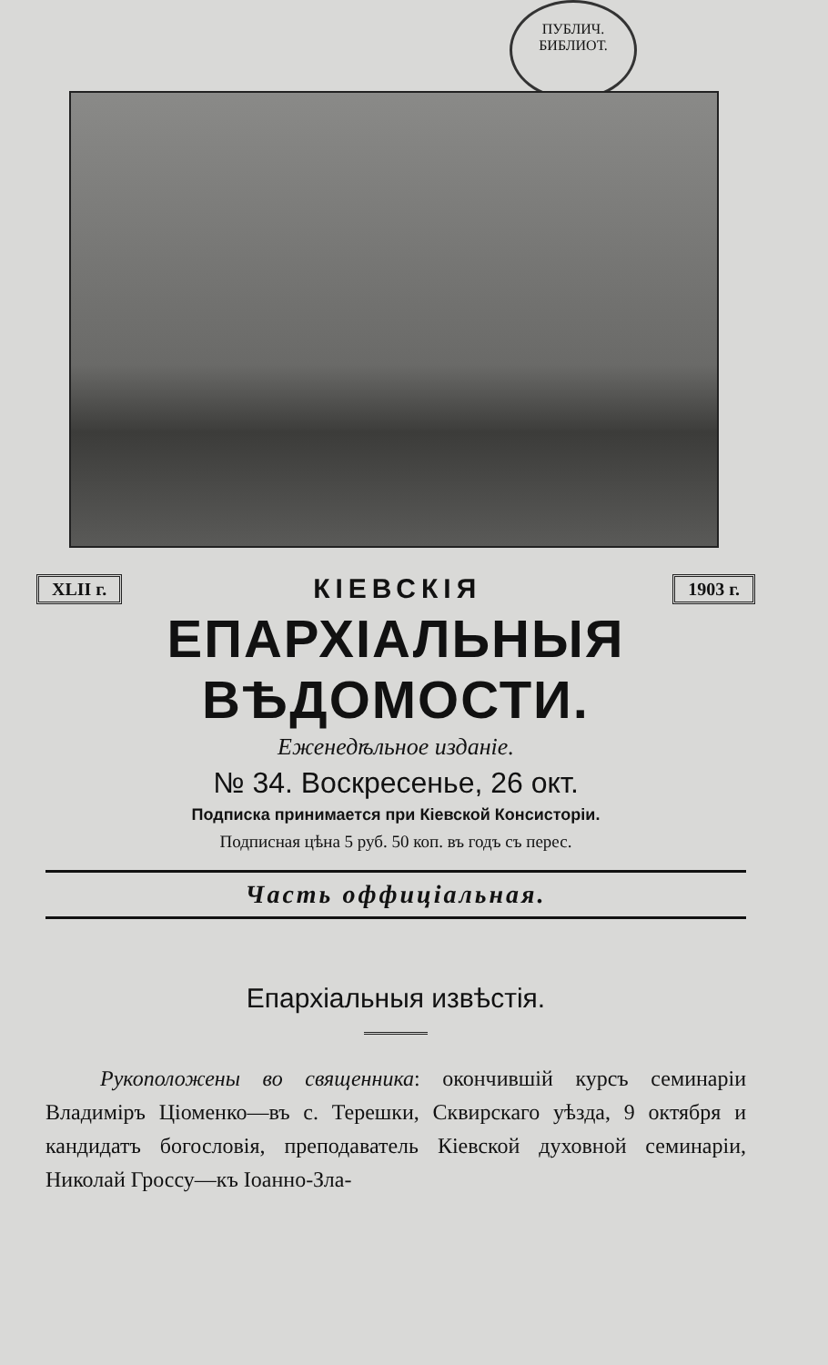ПУБЛИЧ. БИБЛИОТ.
XLII г. КІЕВСКІЯ 1903 г.
ЕПАРХІАЛЬНЫЯ ВѢДОМОСТИ.
Еженедѣльное изданіе.
№ 34. Воскресенье, 26 окт.
Подписка принимается при Кіевской Консисторіи.
Подписная цѣна 5 руб. 50 коп. въ годъ съ перес.
Часть оффиціальная.
Епархіальныя извѣстія.
Рукоположены во священника: окончившій курсъ семинаріи Владиміръ Ціоменко—въ с. Терешки, Сквирскаго уѣзда, 9 октября и кандидатъ богословія, преподаватель Кіевской духовной семинаріи, Николай Гроссу—къ Іоанно-Зла-